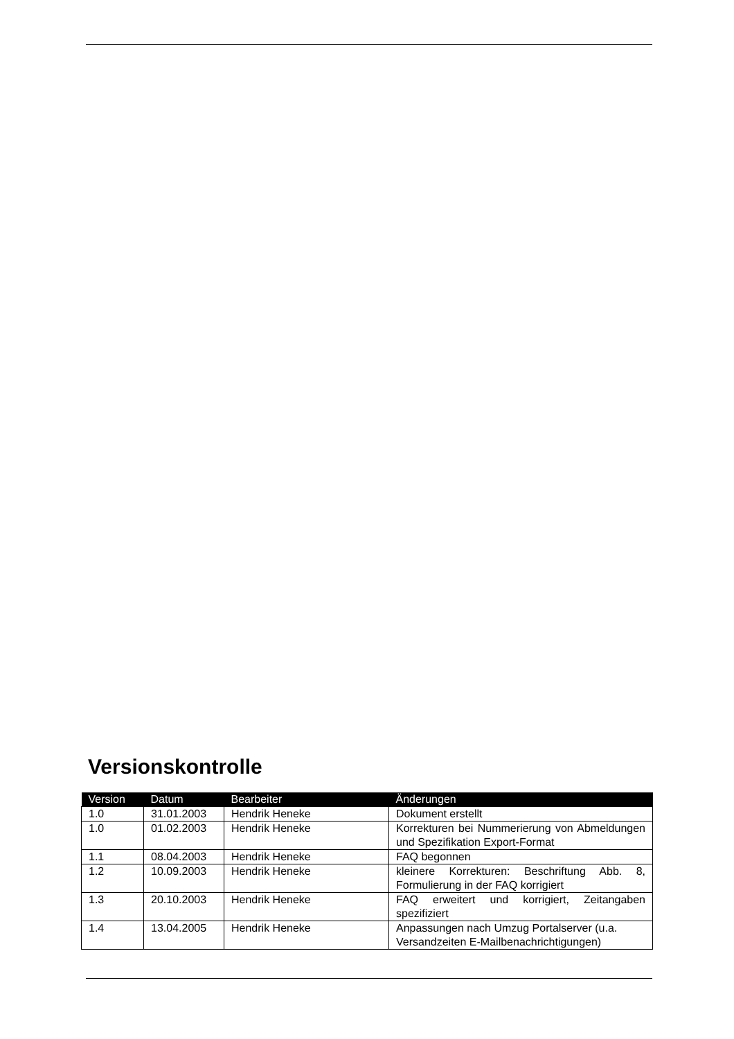Versionskontrolle
| Version | Datum | Bearbeiter | Änderungen |
| --- | --- | --- | --- |
| 1.0 | 31.01.2003 | Hendrik Heneke | Dokument erstellt |
| 1.0 | 01.02.2003 | Hendrik Heneke | Korrekturen bei Nummerierung von Abmeldungen und Spezifikation Export-Format |
| 1.1 | 08.04.2003 | Hendrik Heneke | FAQ begonnen |
| 1.2 | 10.09.2003 | Hendrik Heneke | kleinere Korrekturen: Beschriftung Abb. 8, Formulierung in der FAQ korrigiert |
| 1.3 | 20.10.2003 | Hendrik Heneke | FAQ erweitert und korrigiert, Zeitangaben spezifiziert |
| 1.4 | 13.04.2005 | Hendrik Heneke | Anpassungen nach Umzug Portalserver (u.a. Versandzeiten E-Mailbenachrichtigungen) |